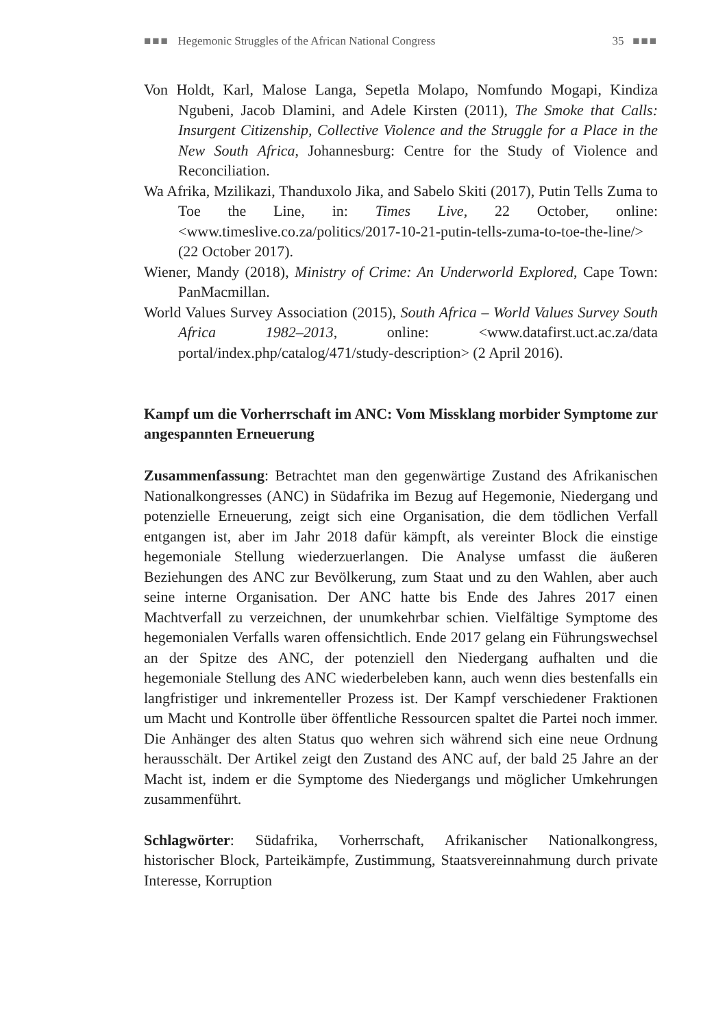■■■ Hegemonic Struggles of the African National Congress 35 ■■■
Von Holdt, Karl, Malose Langa, Sepetla Molapo, Nomfundo Mogapi, Kindiza Ngubeni, Jacob Dlamini, and Adele Kirsten (2011), The Smoke that Calls: Insurgent Citizenship, Collective Violence and the Struggle for a Place in the New South Africa, Johannesburg: Centre for the Study of Violence and Reconciliation.
Wa Afrika, Mzilikazi, Thanduxolo Jika, and Sabelo Skiti (2017), Putin Tells Zuma to Toe the Line, in: Times Live, 22 October, online: <www.timeslive.co.za/politics/2017-10-21-putin-tells-zuma-to-toe-the-line/> (22 October 2017).
Wiener, Mandy (2018), Ministry of Crime: An Underworld Explored, Cape Town: PanMacmillan.
World Values Survey Association (2015), South Africa – World Values Survey South Africa 1982–2013, online: <www.datafirst.uct.ac.za/data portal/index.php/catalog/471/study-description> (2 April 2016).
Kampf um die Vorherrschaft im ANC: Vom Missklang morbider Symptome zur angespannten Erneuerung
Zusammenfassung: Betrachtet man den gegenwärtige Zustand des Afrikanischen Nationalkongresses (ANC) in Südafrika im Bezug auf Hegemonie, Niedergang und potenzielle Erneuerung, zeigt sich eine Organisation, die dem tödlichen Verfall entgangen ist, aber im Jahr 2018 dafür kämpft, als vereinter Block die einstige hegemoniale Stellung wiederzuerlangen. Die Analyse umfasst die äußeren Beziehungen des ANC zur Bevölkerung, zum Staat und zu den Wahlen, aber auch seine interne Organisation. Der ANC hatte bis Ende des Jahres 2017 einen Machtverfall zu verzeichnen, der unumkehrbar schien. Vielfältige Symptome des hegemonialen Verfalls waren offensichtlich. Ende 2017 gelang ein Führungswechsel an der Spitze des ANC, der potenziell den Niedergang aufhalten und die hegemoniale Stellung des ANC wiederbeleben kann, auch wenn dies bestenfalls ein langfristiger und inkrementeller Prozess ist. Der Kampf verschiedener Fraktionen um Macht und Kontrolle über öffentliche Ressourcen spaltet die Partei noch immer. Die Anhänger des alten Status quo wehren sich während sich eine neue Ordnung herausschält. Der Artikel zeigt den Zustand des ANC auf, der bald 25 Jahre an der Macht ist, indem er die Symptome des Niedergangs und möglicher Umkehrungen zusammenführt.
Schlagwörter: Südafrika, Vorherrschaft, Afrikanischer Nationalkongress, historischer Block, Parteikämpfe, Zustimmung, Staatsvereinnahmung durch private Interesse, Korruption